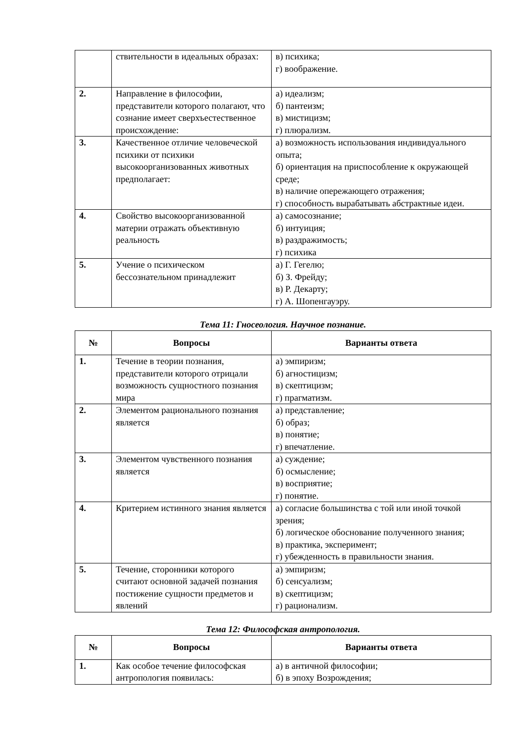| | ствительности в идеальных образах: | в) психика; г) воображение. |
| 2. | Направление в философии, представители которого полагают, что сознание имеет сверхъестественное происхождение: | а) идеализм; б) пантеизм; в) мистицизм; г) плюрализм. |
| 3. | Качественное отличие человеческой психики от психики высокоорганизованных животных предполагает: | а) возможность использования индивидуального опыта; б) ориентация на приспособление к окружающей среде; в) наличие опережающего отражения; г) способность вырабатывать абстрактные идеи. |
| 4. | Свойство высокоорганизованной материи отражать объективную реальность | а) самосознание; б) интуиция; в) раздражимость; г) психика |
| 5. | Учение о психическом бессознательном принадлежит | а) Г. Гегелю; б) З. Фрейду; в) Р. Декарту; г) А. Шопенгауэру. |
Тема 11: Гносеология. Научное познание.
| № | Вопросы | Варианты ответа |
| --- | --- | --- |
| 1. | Течение в теории познания, представители которого отрицали возможность сущностного познания мира | а) эмпиризм; б) агностицизм; в) скептицизм; г) прагматизм. |
| 2. | Элементом рационального познания является | а) представление; б) образ; в) понятие; г) впечатление. |
| 3. | Элементом чувственного познания является | а) суждение; б) осмысление; в) восприятие; г) понятие. |
| 4. | Критерием истинного знания является | а) согласие большинства с той или иной точкой зрения; б) логическое обоснование полученного знания; в) практика, эксперимент; г) убежденность в правильности знания. |
| 5. | Течение, сторонники которого считают основной задачей познания постижение сущности предметов и явлений | а) эмпиризм; б) сенсуализм; в) скептицизм; г) рационализм. |
Тема 12: Философская антропология.
| № | Вопросы | Варианты ответа |
| --- | --- | --- |
| 1. | Как особое течение философская антропология появилась: | а) в античной философии; б) в эпоху Возрождения; |